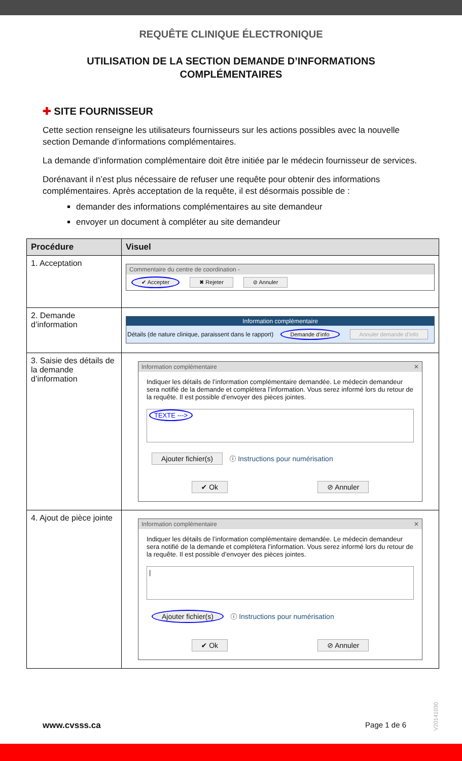REQUÊTE CLINIQUE ÉLECTRONIQUE
UTILISATION DE LA SECTION DEMANDE D’INFORMATIONS
COMPLÉMENTAIRES
✚ SITE FOURNISSEUR
Cette section renseigne les utilisateurs fournisseurs sur les actions possibles avec la nouvelle section Demande d’informations complémentaires.
La demande d’information complémentaire doit être initiée par le médecin fournisseur de services.
Dorénavant il n’est plus nécessaire de refuser une requête pour obtenir des informations complémentaires. Après acceptation de la requête, il est désormais possible de :
demander des informations complémentaires au site demandeur
envoyer un document à compléter au site demandeur
| Procédure | Visuel |
| --- | --- |
| 1. Acceptation | Commentaire du centre de coordination - ✔ Accepter ✖ Rejeter ⊘ Annuler |
| 2. Demande d’information | Information complémentaire Détails (de nature clinique, paraissent dans le rapport) Demande d’info Annuler demande d’info |
| 3. Saisie des détails de la demande d’information | Information complémentaire ✕ Indiquer les détails de l’information complémentaire demandée. Le médecin demandeur sera notifié de la demande et complétera l’information. Vous serez informé lors du retour de la requête. Il est possible d’envoyer des pièces jointes. TEXTE ---> Ajouter fichier(s) ⓘ Instructions pour numérisation ✔ Ok ⊘ Annuler |
| 4. Ajout de pièce jointe | Information complémentaire ✕ Indiquer les détails de l’information complémentaire demandée. Le médecin demandeur sera notifié de la demande et complétera l’information. Vous serez informé lors du retour de la requête. Il est possible d’envoyer des pièces jointes. / Ajouter fichier(s) ⓘ Instructions pour numérisation ✔ Ok ⊘ Annuler |
www.cvsss.ca Page 1 de 6
V20141030